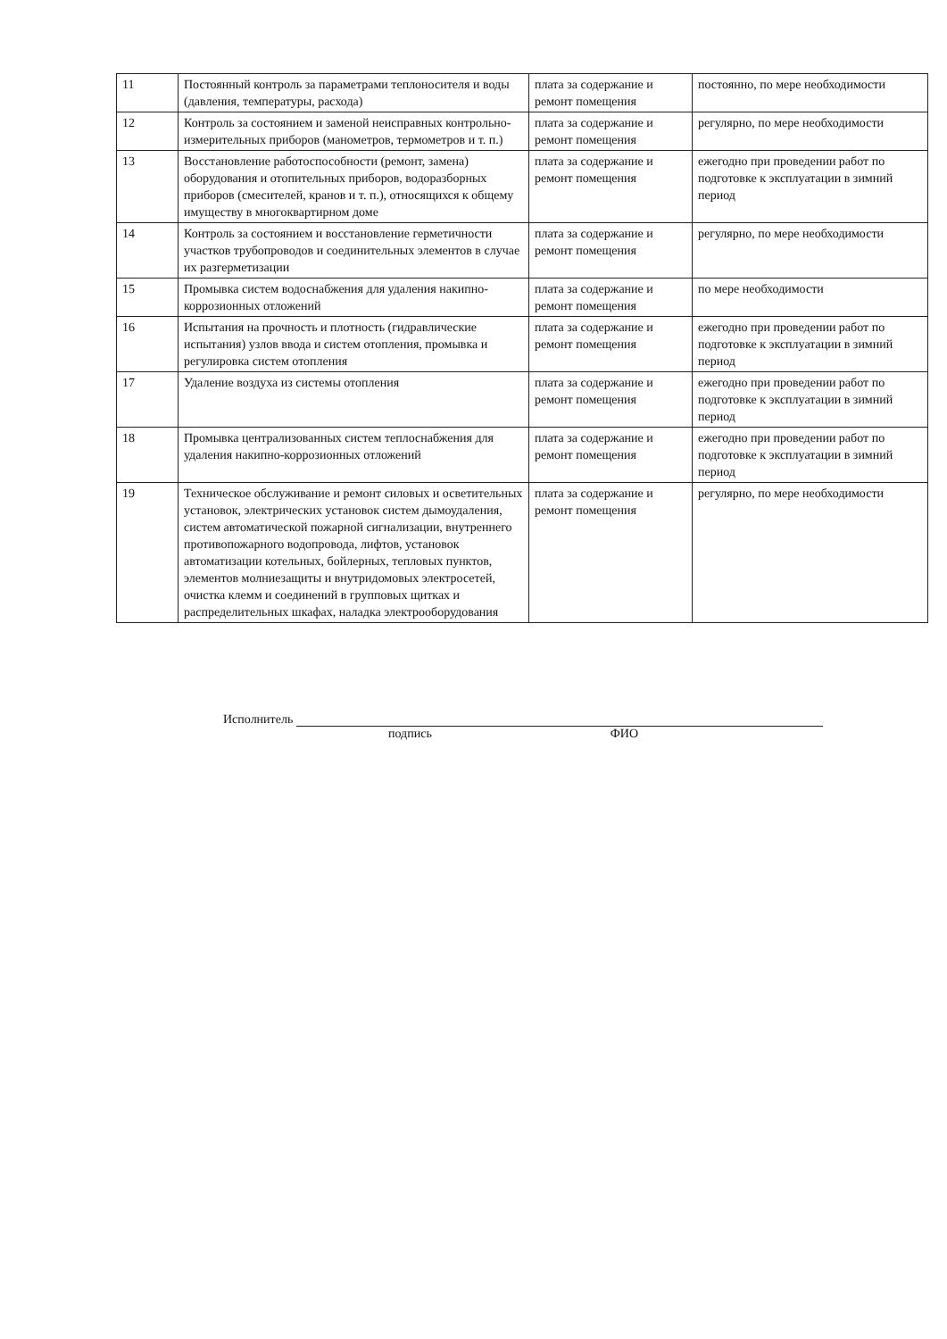| 11 | Постоянный контроль за параметрами теплоносителя и воды (давления, температуры, расхода) | плата за содержание и ремонт помещения | постоянно, по мере необходимости |
| 12 | Контроль за состоянием и заменой неисправных контрольно-измерительных приборов (манометров, термометров и т. п.) | плата за содержание и ремонт помещения | регулярно, по мере необходимости |
| 13 | Восстановление работоспособности (ремонт, замена) оборудования и отопительных приборов, водоразборных приборов (смесителей, кранов и т. п.), относящихся к общему имуществу в многоквартирном доме | плата за содержание и ремонт помещения | ежегодно при проведении работ по подготовке к эксплуатации в зимний период |
| 14 | Контроль за состоянием и восстановление герметичности участков трубопроводов и соединительных элементов в случае их разгерметизации | плата за содержание и ремонт помещения | регулярно, по мере необходимости |
| 15 | Промывка систем водоснабжения для удаления накипно-коррозионных отложений | плата за содержание и ремонт помещения | по мере необходимости |
| 16 | Испытания на прочность и плотность (гидравлические испытания) узлов ввода и систем отопления, промывка и регулировка систем отопления | плата за содержание и ремонт помещения | ежегодно при проведении работ по подготовке к эксплуатации в зимний период |
| 17 | Удаление воздуха из системы отопления | плата за содержание и ремонт помещения | ежегодно при проведении работ по подготовке к эксплуатации в зимний период |
| 18 | Промывка централизованных систем теплоснабжения для удаления накипно-коррозионных отложений | плата за содержание и ремонт помещения | ежегодно при проведении работ по подготовке к эксплуатации в зимний период |
| 19 | Техническое обслуживание и ремонт силовых и осветительных установок, электрических установок систем дымоудаления, систем автоматической пожарной сигнализации, внутреннего противопожарного водопровода, лифтов, установок автоматизации котельных, бойлерных, тепловых пунктов, элементов молниезащиты и внутридомовых электросетей, очистка клемм и соединений в групповых щитках и распределительных шкафах, наладка электрооборудования | плата за содержание и ремонт помещения | регулярно, по мере необходимости |
Исполнитель
подпись ФИО